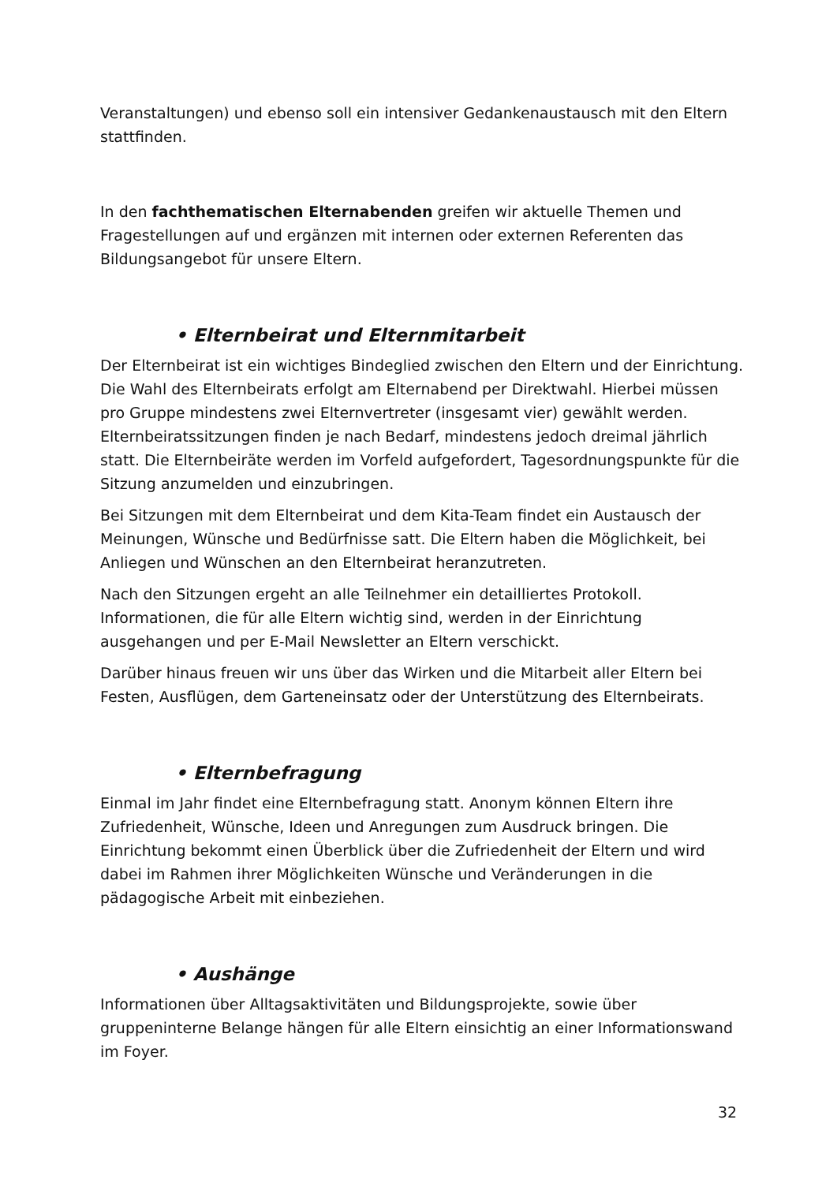Veranstaltungen) und ebenso soll ein intensiver Gedankenaustausch mit den Eltern stattfinden.
In den fachthematischen Elternabenden greifen wir aktuelle Themen und Fragestellungen auf und ergänzen mit internen oder externen Referenten das Bildungsangebot für unsere Eltern.
• Elternbeirat und Elternmitarbeit
Der Elternbeirat ist ein wichtiges Bindeglied zwischen den Eltern und der Einrichtung. Die Wahl des Elternbeirats erfolgt am Elternabend per Direktwahl. Hierbei müssen pro Gruppe mindestens zwei Elternvertreter (insgesamt vier) gewählt werden. Elternbeiratssitzungen finden je nach Bedarf, mindestens jedoch dreimal jährlich statt. Die Elternbeiräte werden im Vorfeld aufgefordert, Tagesordnungspunkte für die Sitzung anzumelden und einzubringen.
Bei Sitzungen mit dem Elternbeirat und dem Kita-Team findet ein Austausch der Meinungen, Wünsche und Bedürfnisse satt. Die Eltern haben die Möglichkeit, bei Anliegen und Wünschen an den Elternbeirat heranzutreten.
Nach den Sitzungen ergeht an alle Teilnehmer ein detailliertes Protokoll. Informationen, die für alle Eltern wichtig sind, werden in der Einrichtung ausgehangen und per E-Mail Newsletter an Eltern verschickt.
Darüber hinaus freuen wir uns über das Wirken und die Mitarbeit aller Eltern bei Festen, Ausflügen, dem Garteneinsatz oder der Unterstützung des Elternbeirats.
• Elternbefragung
Einmal im Jahr findet eine Elternbefragung statt. Anonym können Eltern ihre Zufriedenheit, Wünsche, Ideen und Anregungen zum Ausdruck bringen. Die Einrichtung bekommt einen Überblick über die Zufriedenheit der Eltern und wird dabei im Rahmen ihrer Möglichkeiten Wünsche und Veränderungen in die pädagogische Arbeit mit einbeziehen.
• Aushänge
Informationen über Alltagsaktivitäten und Bildungsprojekte, sowie über gruppeninterne Belange hängen für alle Eltern einsichtig an einer Informationswand im Foyer.
32